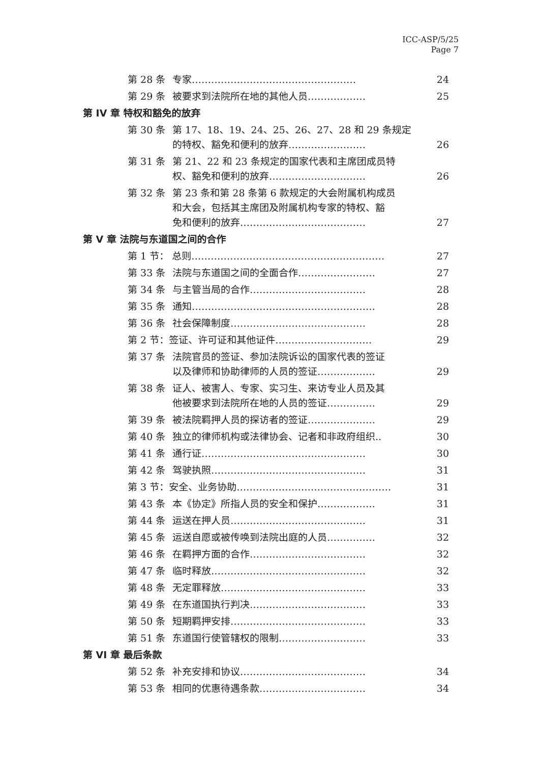ICC-ASP/5/25
Page 7
| 第 28 条 | 专家…………………………………………… | 24 |
| 第 29 条 | 被要求到法院所在地的其他人员……………… | 25 |
| 第 IV 章 特权和豁免的放弃 | | |
| 第 30 条 | 第 17、18、19、24、25、26、27、28 和 29 条规定 的特权、豁免和便利的放弃…………………… | 26 |
| 第 31 条 | 第 21、22 和 23 条规定的国家代表和主席团成员特 权、豁免和便利的放弃………………………… | 26 |
| 第 32 条 | 第 23 条和第 28 条第 6 款规定的大会附属机构成员 和大会，包括其主席团及附属机构专家的特权、豁 免和便利的放弃………………………………… | 27 |
| 第 V 章 法院与东道国之间的合作 | | |
| 第 1 节： 总则…………………………………………………… | | 27 |
| 第 33 条 | 法院与东道国之间的全面合作…………………… | 27 |
| 第 34 条 | 与主管当局的合作……………………………… | 28 |
| 第 35 条 | 通知………………………………………………… | 28 |
| 第 36 条 | 社会保障制度…………………………………… | 28 |
| 第 2 节：签证、许可证和其他证件………………………… | | 29 |
| 第 37 条 | 法院官员的签证、参加法院诉讼的国家代表的签证 以及律师和协助律师的人员的签证……………… | 29 |
| 第 38 条 | 证人、被害人、专家、实习生、来访专业人员及其 他被要求到法院所在地的人员的签证…………… | 29 |
| 第 39 条 | 被法院羁押人员的探访者的签证………………… | 29 |
| 第 40 条 | 独立的律师机构或法律协会、记者和非政府组织.. | 30 |
| 第 41 条 | 通行证…………………………………………… | 30 |
| 第 42 条 | 驾驶执照………………………………………… | 31 |
| 第 3 节：安全、业务协助………………………………………… | | 31 |
| 第 43 条 | 本《协定》所指人员的安全和保护……………… | 31 |
| 第 44 条 | 运送在押人员…………………………………… | 31 |
| 第 45 条 | 运送自愿或被传唤到法院出庭的人员…………… | 32 |
| 第 46 条 | 在羁押方面的合作……………………………… | 32 |
| 第 47 条 | 临时释放………………………………………… | 32 |
| 第 48 条 | 无定罪释放……………………………………… | 33 |
| 第 49 条 | 在东道国执行判决……………………………… | 33 |
| 第 50 条 | 短期羁押安排…………………………………… | 33 |
| 第 51 条 | 东道国行使管辖权的限制……………………… | 33 |
| 第 VI 章 最后条款 | | |
| 第 52 条 | 补充安排和协议………………………………… | 34 |
| 第 53 条 | 相同的优惠待遇条款…………………………… | 34 |